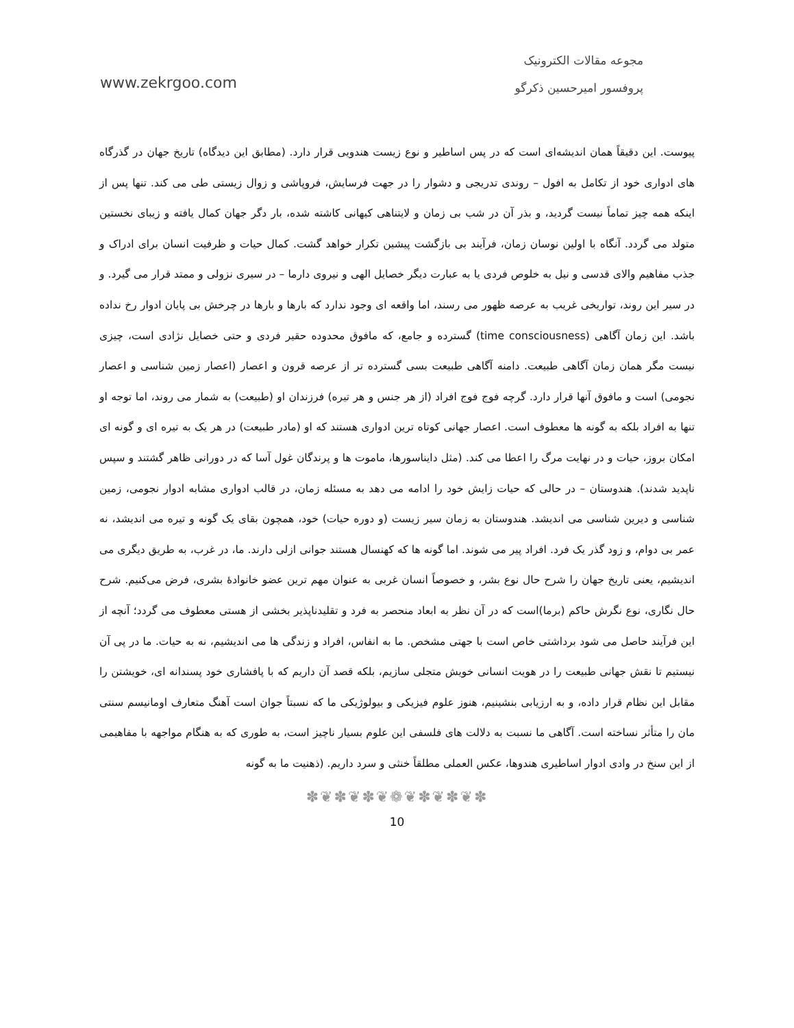مجوعه مقالات الکترونیک
www.zekrgoo.com پروفسور امیرحسین ذکرگو
پیوست. این دقیقاً همان اندیشه‌ای است که در پس اساطیر و نوع زیست هندویی قرار دارد. (مطابق این دیدگاه) تاریخ جهان در گذرگاه های ادواری خود از تکامل به افول – روندی تدریجی و دشوار را در جهت فرسایش، فروپاشی و زوال زیستی طی می کند. تنها پس از اینکه همه چیز تماماً نیست گردید، و بذر آن در شب بی زمان و لایتناهی کیهانی کاشته شده، بار دگر جهان کمال یافته و زیبای نخستین متولد می گردد. آنگاه با اولین نوسان زمان، فرآیند بی بازگشت پیشین تکرار خواهد گشت. کمال حیات و ظرفیت انسان برای ادراک و جذب مفاهیم والای قدسی و نیل به خلوص فردی یا به عبارت دیگر خصایل الهی و نیروی دارما – در سیری نزولی و ممتد قرار می گیرد. و در سیر این روند، تواریخی غریب به عرصه ظهور می رسند، اما واقعه ای وجود ندارد که بارها و بارها در چرخش بی پایان ادوار رخ نداده باشد. این زمان آگاهی (time consciousness) گسترده و جامع، که مافوق محدوده حقیر فردی و حتی خصایل نژادی است، چیزی نیست مگر همان زمان آگاهی طبیعت. دامنه آگاهی طبیعت بسی گسترده تر از عرصه قرون و اعصار (اعصار زمین شناسی و اعصار نجومی) است و مافوق آنها قرار دارد. گرچه فوج فوج افراد (از هر جنس و هر تیره) فرزندان او (طبیعت) به شمار می روند، اما توجه او تنها به افراد بلکه به گونه ها معطوف است. اعصار جهانی کوتاه ترین ادواری هستند که او (مادر طبیعت) در هر یک به تیره ای و گونه ای امکان بروز، حیات و در نهایت مرگ را اعطا می کند. (مثل دایناسورها، ماموت ها و پرندگان غول آسا که در دورانی ظاهر گشتند و سپس ناپدید شدند). هندوستان – در حالی که حیات زایش خود را ادامه می دهد به مسئله زمان، در قالب ادواری مشابه ادوار نجومی، زمین شناسی و دیرین شناسی می اندیشد. هندوستان به زمان سیر زیست (و دوره حیات) خود، همچون بقای یک گونه و تیره می اندیشد، نه عمر بی دوام، و زود گذر یک فرد. افراد پیر می شوند. اما گونه ها که کهنسال هستند جوانی ازلی دارند. ما، در غرب، به طریق دیگری می اندیشیم، یعنی تاریخ جهان را شرح حال نوع بشر، و خصوصاً انسان غربی به عنوان مهم ترین عضو خانوادهٔ بشری، فرض می‌کنیم. شرح حال نگاری، نوع نگرش حاکم (برما)است که در آن نظر به ابعاد منحصر به فرد و تقلیدناپذیر بخشی از هستی معطوف می گردد؛ آنچه از این فرآیند حاصل می شود برداشتی خاص است با جهتی مشخص. ما به انفاس، افراد و زندگی ها می اندیشیم، نه به حیات. ما در پی آن نیستیم تا نقش جهانی طبیعت را در هویت انسانی خویش متجلی سازیم، بلکه قصد آن داریم که با پافشاری خود پسندانه ای، خویشتن را مقابل این نظام قرار داده، و به ارزیابی بنشینیم، هنوز علوم فیزیکی و بیولوژیکی ما که نسبتاً جوان است آهنگ متعارف اومانیسم سنتی مان را متأثر نساخته است. آگاهی ما نسبت به دلالت های فلسفی این علوم بسیار ناچیز است، به طوری که به هنگام مواجهه با مفاهیمی از این سنخ در وادی ادوار اساطیری هندوها، عکس العملی مطلقاً خنثی و سرد داریم. (ذهنیت ما به گونه
✽❦✽❦✽❦❁❦✽❦✽❦✽
10